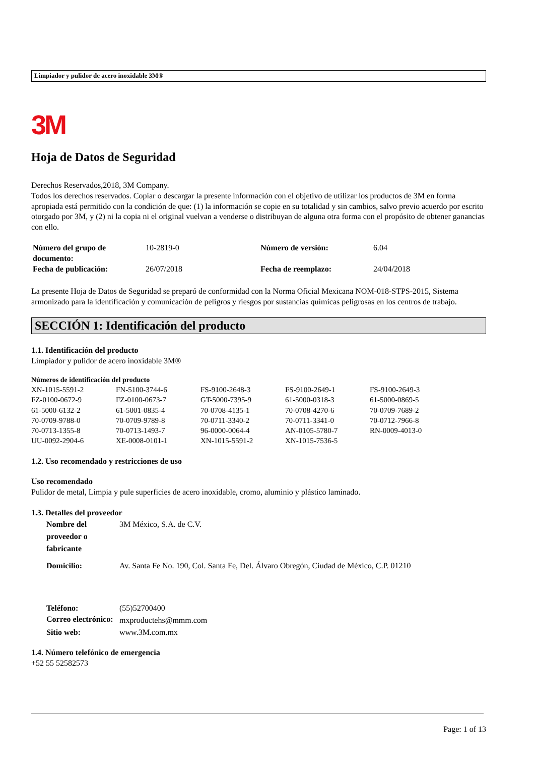Limpiador y pulidor de acero inoxidable 3M®
3M
Hoja de Datos de Seguridad
Derechos Reservados,2018, 3M Company.
Todos los derechos reservados. Copiar o descargar la presente información con el objetivo de utilizar los productos de 3M en forma apropiada está permitido con la condición de que: (1) la información se copie en su totalidad y sin cambios, salvo previo acuerdo por escrito otorgado por 3M, y (2) ni la copia ni el original vuelvan a venderse o distribuyan de alguna otra forma con el propósito de obtener ganancias con ello.
| Número del grupo de documento: | 10-2819-0 | Número de versión: | 6.04 |
| Fecha de publicación: | 26/07/2018 | Fecha de reemplazo: | 24/04/2018 |
La presente Hoja de Datos de Seguridad se preparó de conformidad con la Norma Oficial Mexicana NOM-018-STPS-2015, Sistema armonizado para la identificación y comunicación de peligros y riesgos por sustancias químicas peligrosas en los centros de trabajo.
SECCIÓN 1: Identificación del producto
1.1. Identificación del producto
Limpiador y pulidor de acero inoxidable 3M®
Números de identificación del producto
| XN-1015-5591-2 | FN-5100-3744-6 | FS-9100-2648-3 | FS-9100-2649-1 | FS-9100-2649-3 |
| FZ-0100-0672-9 | FZ-0100-0673-7 | GT-5000-7395-9 | 61-5000-0318-3 | 61-5000-0869-5 |
| 61-5000-6132-2 | 61-5001-0835-4 | 70-0708-4135-1 | 70-0708-4270-6 | 70-0709-7689-2 |
| 70-0709-9788-0 | 70-0709-9789-8 | 70-0711-3340-2 | 70-0711-3341-0 | 70-0712-7966-8 |
| 70-0713-1355-8 | 70-0713-1493-7 | 96-0000-0064-4 | AN-0105-5780-7 | RN-0009-4013-0 |
| UU-0092-2904-6 | XE-0008-0101-1 | XN-1015-5591-2 | XN-1015-7536-5 | |
1.2. Uso recomendado y restricciones de uso
Uso recomendado
Pulidor de metal, Limpia y pule superficies de acero inoxidable, cromo, aluminio y plástico laminado.
1.3. Detalles del proveedor
| Nombre del proveedor o fabricante | 3M México, S.A. de C.V. |
| Domicilio: | Av. Santa Fe No. 190, Col. Santa Fe, Del. Álvaro Obregón, Ciudad de México, C.P. 01210 |
| Teléfono: | (55)52700400 |
| Correo electrónico: | mxproductehs@mmm.com |
| Sitio web: | www.3M.com.mx |
1.4. Número telefónico de emergencia
+52 55 52582573
Page: 1 of 13